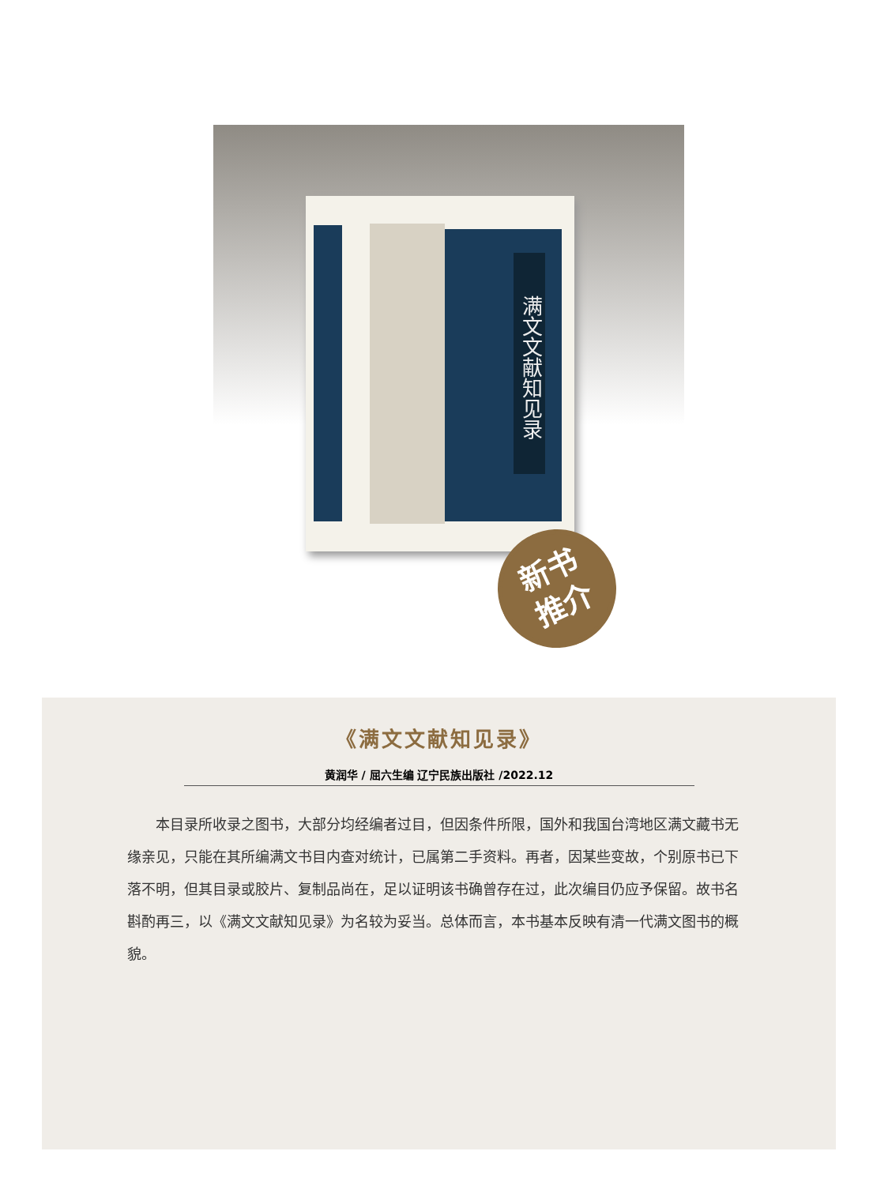满文文献知见录
新书
推介
《满文文献知见录》
黄润华 / 屈六生编 辽宁民族出版社 /2022.12
本目录所收录之图书，大部分均经编者过目，但因条件所限，国外和我国台湾地区满文藏书无缘亲见，只能在其所编满文书目内查对统计，已属第二手资料。再者，因某些变故，个别原书已下落不明，但其目录或胶片、复制品尚在，足以证明该书确曾存在过，此次编目仍应予保留。故书名斟酌再三，以《满文文献知见录》为名较为妥当。总体而言，本书基本反映有清一代满文图书的概貌。